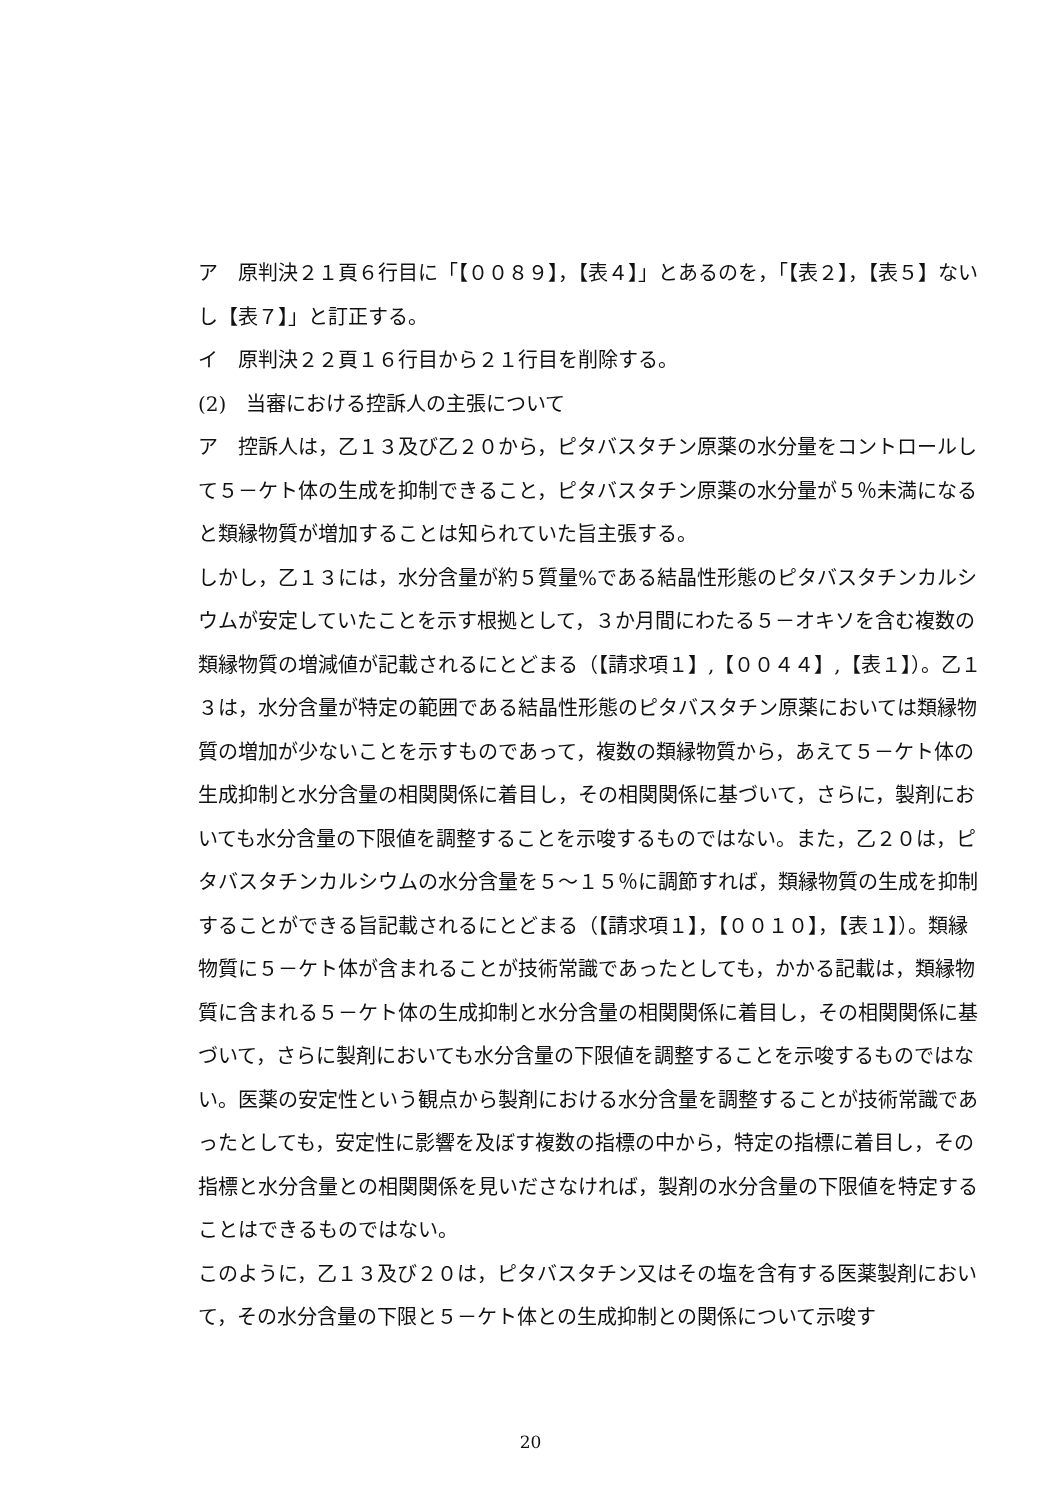ア　原判決２１頁６行目に「【００８９】，【表４】」とあるのを，「【表２】，【表５】ないし【表７】」と訂正する。
イ　原判決２２頁１６行目から２１行目を削除する。
(2)　当審における控訴人の主張について
ア　控訴人は，乙１３及び乙２０から，ピタバスタチン原薬の水分量をコントロールして５－ケト体の生成を抑制できること，ピタバスタチン原薬の水分量が５％未満になると類縁物質が増加することは知られていた旨主張する。
しかし，乙１３には，水分含量が約５質量%である結晶性形態のピタバスタチンカルシウムが安定していたことを示す根拠として，３か月間にわたる５－オキソを含む複数の類縁物質の増減値が記載されるにとどまる（【請求項１】,【００４４】,【表１】）。乙１３は，水分含量が特定の範囲である結晶性形態のピタバスタチン原薬においては類縁物質の増加が少ないことを示すものであって，複数の類縁物質から，あえて５－ケト体の生成抑制と水分含量の相関関係に着目し，その相関関係に基づいて，さらに，製剤においても水分含量の下限値を調整することを示唆するものではない。また，乙２０は，ピタバスタチンカルシウムの水分含量を５～１５％に調節すれば，類縁物質の生成を抑制することができる旨記載されるにとどまる（【請求項１】，【００１０】，【表１】）。類縁物質に５－ケト体が含まれることが技術常識であったとしても，かかる記載は，類縁物質に含まれる５－ケト体の生成抑制と水分含量の相関関係に着目し，その相関関係に基づいて，さらに製剤においても水分含量の下限値を調整することを示唆するものではない。医薬の安定性という観点から製剤における水分含量を調整することが技術常識であったとしても，安定性に影響を及ぼす複数の指標の中から，特定の指標に着目し，その指標と水分含量との相関関係を見いださなければ，製剤の水分含量の下限値を特定することはできるものではない。
このように，乙１３及び２０は，ピタバスタチン又はその塩を含有する医薬製剤において，その水分含量の下限と５－ケト体との生成抑制との関係について示唆す
20